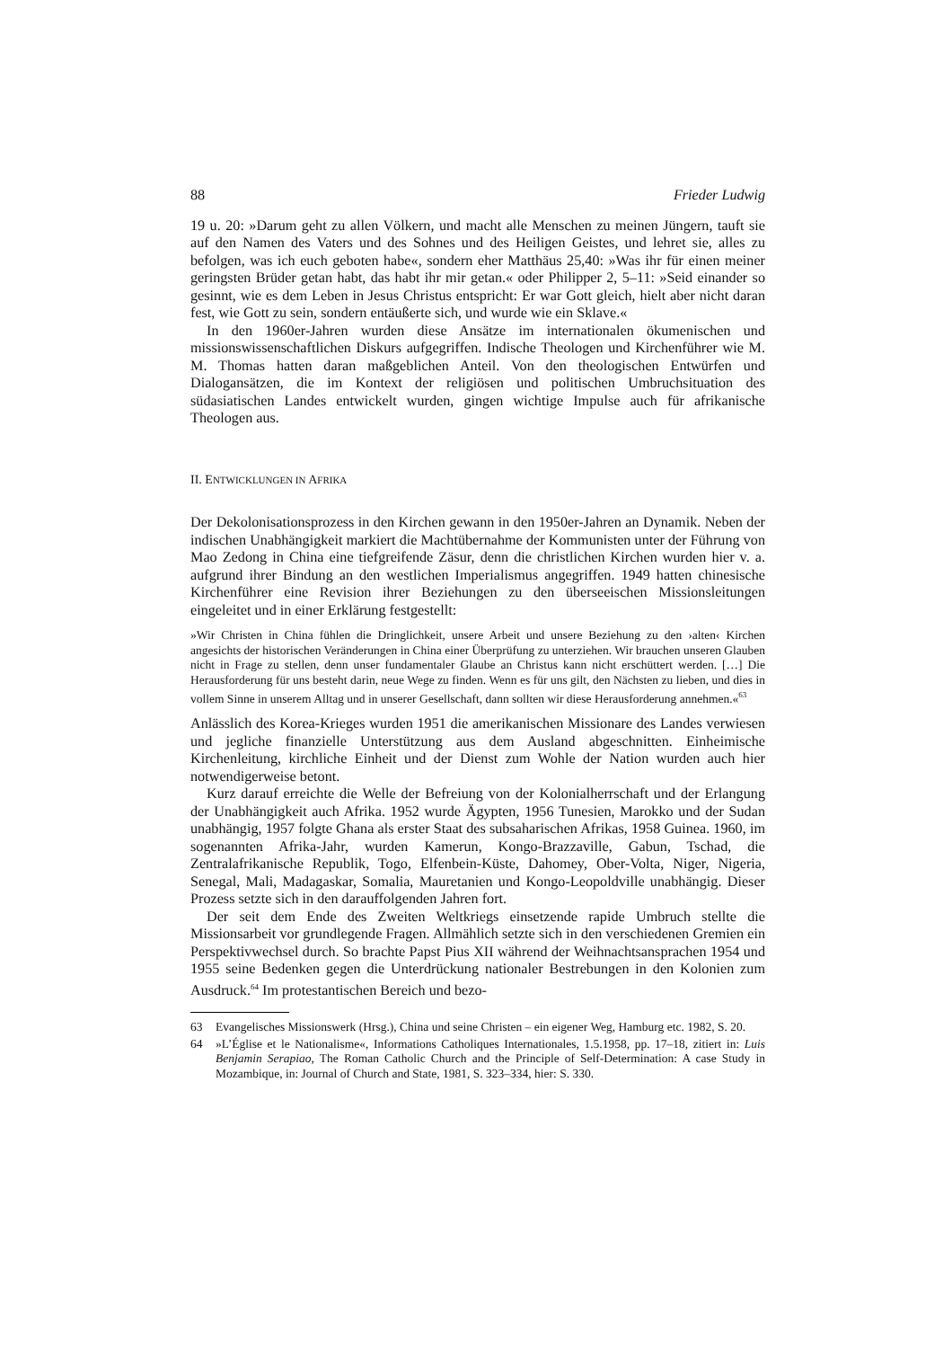88 Frieder Ludwig
19 u. 20: »Darum geht zu allen Völkern, und macht alle Menschen zu meinen Jüngern, tauft sie auf den Namen des Vaters und des Sohnes und des Heiligen Geistes, und lehret sie, alles zu befolgen, was ich euch geboten habe«, sondern eher Matthäus 25,40: »Was ihr für einen meiner geringsten Brüder getan habt, das habt ihr mir getan.« oder Philipper 2, 5–11: »Seid einander so gesinnt, wie es dem Leben in Jesus Christus entspricht: Er war Gott gleich, hielt aber nicht daran fest, wie Gott zu sein, sondern entäußerte sich, und wurde wie ein Sklave.«
In den 1960er-Jahren wurden diese Ansätze im internationalen ökumenischen und missionswissenschaftlichen Diskurs aufgegriffen. Indische Theologen und Kirchenführer wie M. M. Thomas hatten daran maßgeblichen Anteil. Von den theologischen Entwürfen und Dialogansätzen, die im Kontext der religiösen und politischen Umbruchsituation des südasiatischen Landes entwickelt wurden, gingen wichtige Impulse auch für afrikanische Theologen aus.
II. ENTWICKLUNGEN IN AFRIKA
Der Dekolonisationsprozess in den Kirchen gewann in den 1950er-Jahren an Dynamik. Neben der indischen Unabhängigkeit markiert die Machtübernahme der Kommunisten unter der Führung von Mao Zedong in China eine tiefgreifende Zäsur, denn die christlichen Kirchen wurden hier v. a. aufgrund ihrer Bindung an den westlichen Imperialismus angegriffen. 1949 hatten chinesische Kirchenführer eine Revision ihrer Beziehungen zu den überseeischen Missionsleitungen eingeleitet und in einer Erklärung festgestellt:
»Wir Christen in China fühlen die Dringlichkeit, unsere Arbeit und unsere Beziehung zu den ›alten‹ Kirchen angesichts der historischen Veränderungen in China einer Überprüfung zu unterziehen. Wir brauchen unseren Glauben nicht in Frage zu stellen, denn unser fundamentaler Glaube an Christus kann nicht erschüttert werden. […] Die Herausforderung für uns besteht darin, neue Wege zu finden. Wenn es für uns gilt, den Nächsten zu lieben, und dies in vollem Sinne in unserem Alltag und in unserer Gesellschaft, dann sollten wir diese Herausforderung annehmen.«<sup>63</sup>
Anlässlich des Korea-Krieges wurden 1951 die amerikanischen Missionare des Landes verwiesen und jegliche finanzielle Unterstützung aus dem Ausland abgeschnitten. Einheimische Kirchenleitung, kirchliche Einheit und der Dienst zum Wohle der Nation wurden auch hier notwendigerweise betont.
Kurz darauf erreichte die Welle der Befreiung von der Kolonialherrschaft und der Erlangung der Unabhängigkeit auch Afrika. 1952 wurde Ägypten, 1956 Tunesien, Marokko und der Sudan unabhängig, 1957 folgte Ghana als erster Staat des subsaharischen Afrikas, 1958 Guinea. 1960, im sogenannten Afrika-Jahr, wurden Kamerun, Kongo-Brazzaville, Gabun, Tschad, die Zentralafrikanische Republik, Togo, Elfenbein-Küste, Dahomey, Ober-Volta, Niger, Nigeria, Senegal, Mali, Madagaskar, Somalia, Mauretanien und Kongo-Leopoldville unabhängig. Dieser Prozess setzte sich in den darauffolgenden Jahren fort.
Der seit dem Ende des Zweiten Weltkriegs einsetzende rapide Umbruch stellte die Missionsarbeit vor grundlegende Fragen. Allmählich setzte sich in den verschiedenen Gremien ein Perspektivwechsel durch. So brachte Papst Pius XII während der Weihnachtsansprachen 1954 und 1955 seine Bedenken gegen die Unterdrückung nationaler Bestrebungen in den Kolonien zum Ausdruck.<sup>64</sup> Im protestantischen Bereich und bezo-
63 Evangelisches Missionswerk (Hrsg.), China und seine Christen – ein eigener Weg, Hamburg etc. 1982, S. 20.
64 »L’Église et le Nationalisme«, Informations Catholiques Internationales, 1.5.1958, pp. 17–18, zitiert in: Luis Benjamin Serapiao, The Roman Catholic Church and the Principle of Self-Determination: A case Study in Mozambique, in: Journal of Church and State, 1981, S. 323–334, hier: S. 330.